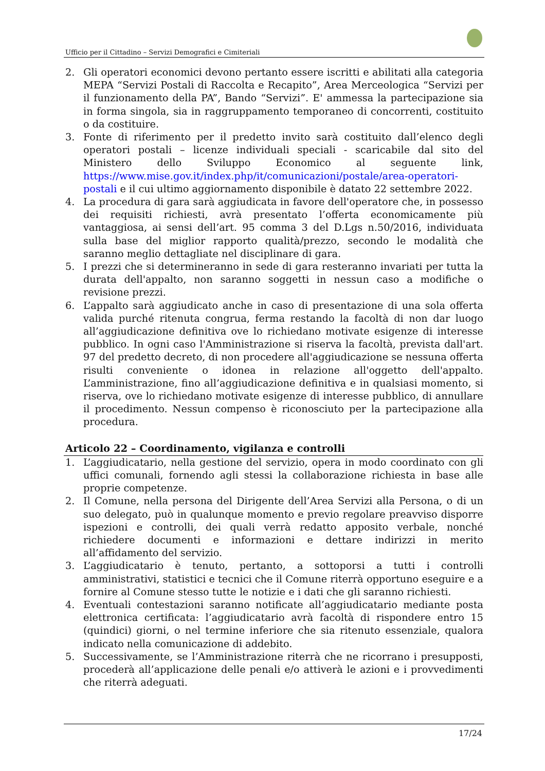Ufficio per il Cittadino – Servizi Demografici e Cimiteriali
2. Gli operatori economici devono pertanto essere iscritti e abilitati alla categoria MEPA “Servizi Postali di Raccolta e Recapito”, Area Merceologica “Servizi per il funzionamento della PA”, Bando “Servizi”. E' ammessa la partecipazione sia in forma singola, sia in raggruppamento temporaneo di concorrenti, costituito o da costituire.
3. Fonte di riferimento per il predetto invito sarà costituito dall’elenco degli operatori postali – licenze individuali speciali - scaricabile dal sito del Ministero dello Sviluppo Economico al seguente link, https://www.mise.gov.it/index.php/it/comunicazioni/postale/area-operatori-postali e il cui ultimo aggiornamento disponibile è datato 22 settembre 2022.
4. La procedura di gara sarà aggiudicata in favore dell'operatore che, in possesso dei requisiti richiesti, avrà presentato l’offerta economicamente più vantaggiosa, ai sensi dell’art. 95 comma 3 del D.Lgs n.50/2016, individuata sulla base del miglior rapporto qualità/prezzo, secondo le modalità che saranno meglio dettagliate nel disciplinare di gara.
5. I prezzi che si determineranno in sede di gara resteranno invariati per tutta la durata dell'appalto, non saranno soggetti in nessun caso a modifiche o revisione prezzi.
6. L’appalto sarà aggiudicato anche in caso di presentazione di una sola offerta valida purché ritenuta congrua, ferma restando la facoltà di non dar luogo all’aggiudicazione definitiva ove lo richiedano motivate esigenze di interesse pubblico. In ogni caso l'Amministrazione si riserva la facoltà, prevista dall'art. 97 del predetto decreto, di non procedere all'aggiudicazione se nessuna offerta risulti conveniente o idonea in relazione all'oggetto dell'appalto. L’amministrazione, fino all’aggiudicazione definitiva e in qualsiasi momento, si riserva, ove lo richiedano motivate esigenze di interesse pubblico, di annullare il procedimento. Nessun compenso è riconosciuto per la partecipazione alla procedura.
Articolo 22 – Coordinamento, vigilanza e controlli
1. L’aggiudicatario, nella gestione del servizio, opera in modo coordinato con gli uffici comunali, fornendo agli stessi la collaborazione richiesta in base alle proprie competenze.
2. Il Comune, nella persona del Dirigente dell’Area Servizi alla Persona, o di un suo delegato, può in qualunque momento e previo regolare preavviso disporre ispezioni e controlli, dei quali verrà redatto apposito verbale, nonché richiedere documenti e informazioni e dettare indirizzi in merito all’affidamento del servizio.
3. L’aggiudicatario è tenuto, pertanto, a sottoporsi a tutti i controlli amministrativi, statistici e tecnici che il Comune riterrà opportuno eseguire e a fornire al Comune stesso tutte le notizie e i dati che gli saranno richiesti.
4. Eventuali contestazioni saranno notificate all’aggiudicatario mediante posta elettronica certificata: l’aggiudicatario avrà facoltà di rispondere entro 15 (quindici) giorni, o nel termine inferiore che sia ritenuto essenziale, qualora indicato nella comunicazione di addebito.
5. Successivamente, se l’Amministrazione riterrà che ne ricorrano i presupposti, procederà all’applicazione delle penali e/o attiverà le azioni e i provvedimenti che riterrà adeguati.
17/24